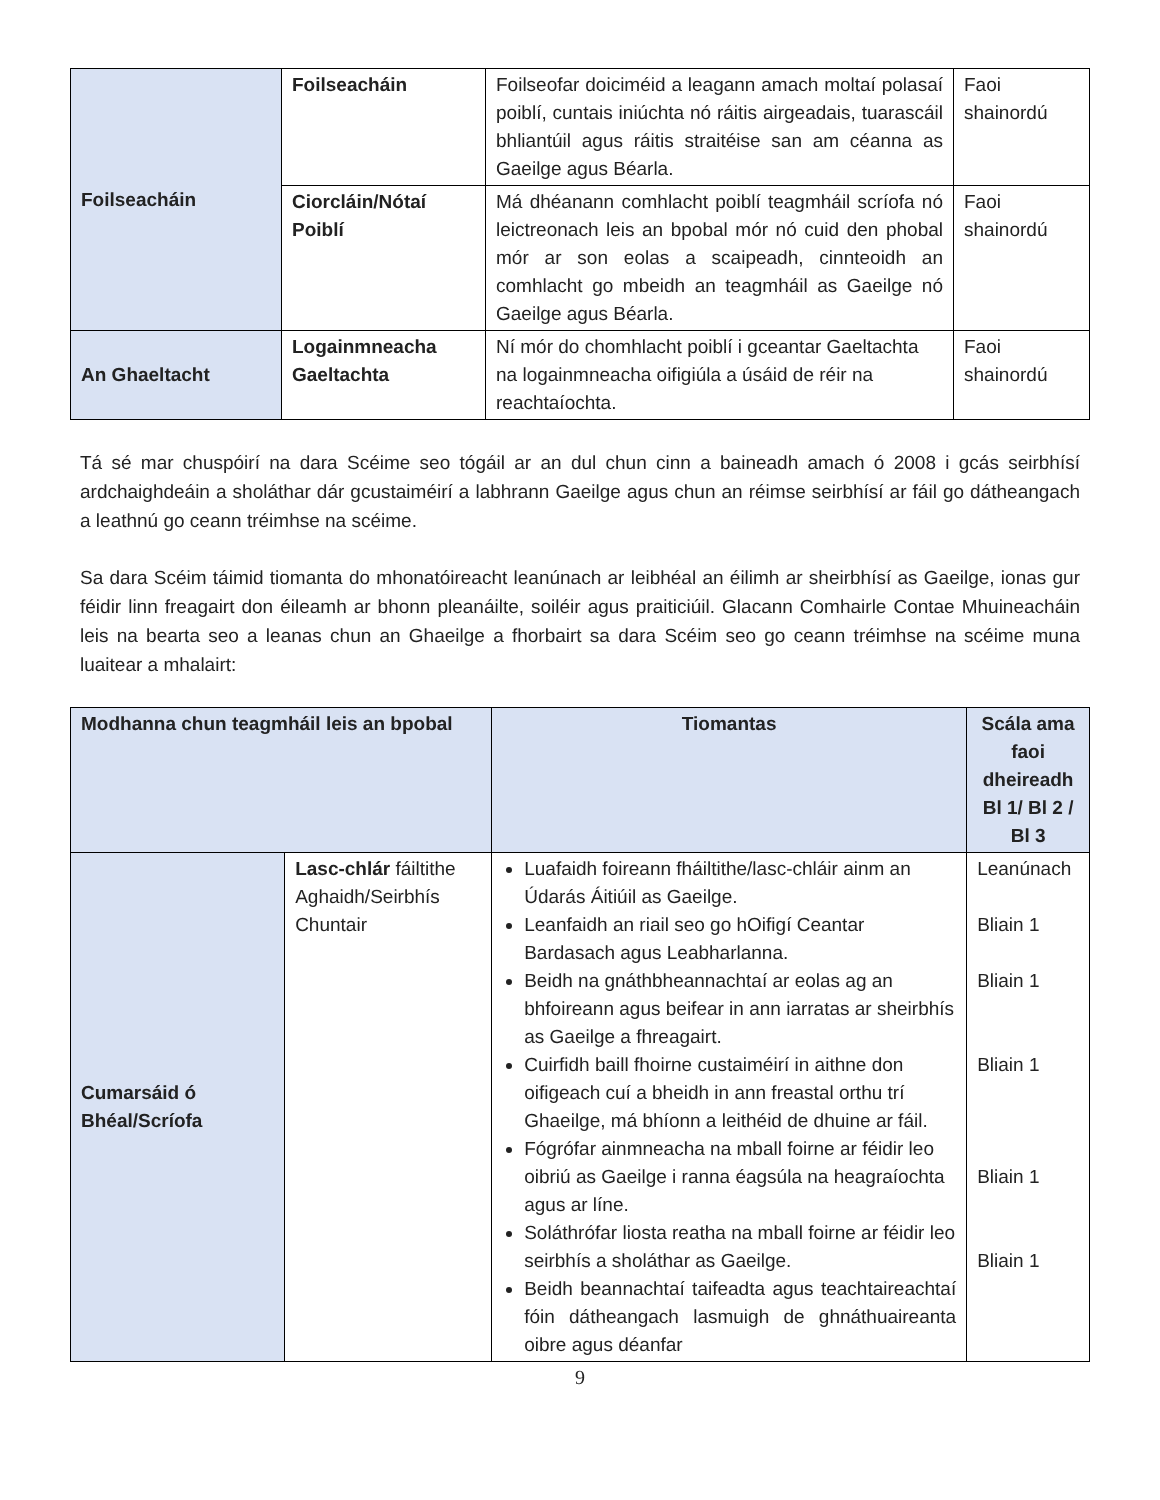| Foilseacháin | Foilseacháin | Foilseofar doiciméid a leagann amach moltaí polasaí poiblí, cuntais iniúchta nó ráitis airgeadais, tuarascáil bhliantúil agus ráitis straitéise san am céanna as Gaeilge agus Béarla. | Faoi shainordú |
| | Ciorcláin/Nótaí Poiblí | Má dhéanann comhlacht poiblí teagmháil scríofa nó leictreonach leis an bpobal mór nó cuid den phobal mór ar son eolas a scaipeadh, cinnteoidh an comhlacht go mbeidh an teagmháil as Gaeilge nó Gaeilge agus Béarla. | Faoi shainordú |
| An Ghaeltacht | Logainmneacha Gaeltachta | Ní mór do chomhlacht poiblí i gceantar Gaeltachta na logainmneacha oifigiúla a úsáid de réir na reachtaíochta. | Faoi shainordú |
Tá sé mar chuspóirí na dara Scéime seo tógáil ar an dul chun cinn a baineadh amach ó 2008 i gcás seirbhísí ardchaighdeáin a sholáthar dár gcustaiméirí a labhrann Gaeilge agus chun an réimse seirbhísí ar fáil go dátheangach a leathnú go ceann tréimhse na scéime.
Sa dara Scéim táimid tiomanta do mhonatóireacht leanúnach ar leibhéal an éilimh ar sheirbhísí as Gaeilge, ionas gur féidir linn freagairt don éileamh ar bhonn pleanáilte, soiléir agus praiticiúil. Glacann Comhairle Contae Mhuineacháin leis na bearta seo a leanas chun an Ghaeilge a fhorbairt sa dara Scéim seo go ceann tréimhse na scéime muna luaitear a mhalairt:
| Modhanna chun teagmháil leis an bpobal | | Tiomantas | Scála ama faoi dheireadh Bl 1/ Bl 2 / Bl 3 |
| --- | --- | --- | --- |
| Cumarsáid ó Bhéal/Scríofa | Lasc-chlár fáiltithe Aghaidh/Seirbhís Chuntair | Luafaidh foireann fháiltithe/lasc-chláir ainm an Údarás Áitiúil as Gaeilge. Leanfaidh an riail seo go hOifigí Ceantar Bardasach agus Leabharlanna. Beidh na gnáthbheannachtaí ar eolas ag an bhfoireann agus beifear in ann iarratas ar sheirbhís as Gaeilge a fhreagairt. Cuirfidh baill fhoirne custaiméirí in aithne don oifigeach cuí a bheidh in ann freastal orthu trí Ghaeilge, má bhíonn a leithéid de dhuine ar fáil. Fógrófar ainmneacha na mball foirne ar féidir leo oibriú as Gaeilge i ranna éagsúla na heagraíochta agus ar líne. Soláthrófar liosta reatha na mball foirne ar féidir leo seirbhís a sholáthar as Gaeilge. Beidh beannachtaí taifeadta agus teachtaireachtaí fóin dátheangach lasmuigh de ghnáthuaireanta oibre agus déanfar | Leanúnach Bliain 1 Bliain 1 Bliain 1 Bliain 1 Bliain 1 |
9